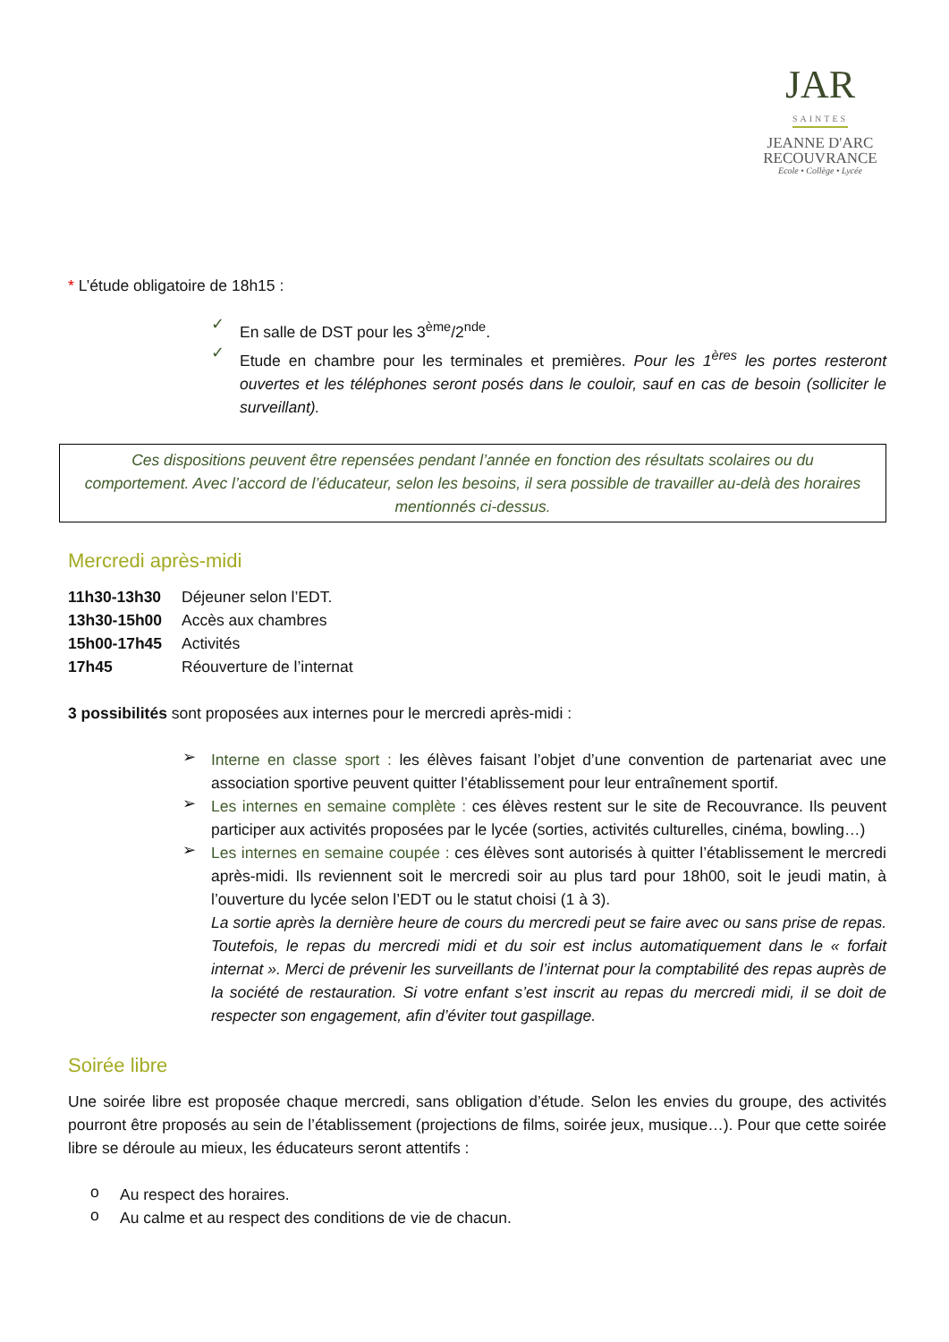JAR
SAINTES
JEANNE D'ARC
RECOUVRANCE
Ecole • Collège • Lycée
* L’étude obligatoire de 18h15 :
✓
En salle de DST pour les 3<sup>ème</sup>/2<sup>nde</sup>.
✓
Etude en chambre pour les terminales et premières. Pour les 1<sup>ères</sup> les portes resteront ouvertes et les téléphones seront posés dans le couloir, sauf en cas de besoin (solliciter le surveillant).
Ces dispositions peuvent être repensées pendant l’année en fonction des résultats scolaires ou du comportement. Avec l’accord de l’éducateur, selon les besoins, il sera possible de travailler au-delà des horaires mentionnés ci-dessus.
Mercredi après-midi
| 11h30-13h30 | Déjeuner selon l’EDT. |
| 13h30-15h00 | Accès aux chambres |
| 15h00-17h45 | Activités |
| 17h45 | Réouverture de l’internat |
3 possibilités sont proposées aux internes pour le mercredi après-midi :
➢
Interne en classe sport : les élèves faisant l’objet d’une convention de partenariat avec une association sportive peuvent quitter l’établissement pour leur entraînement sportif.
➢
Les internes en semaine complète : ces élèves restent sur le site de Recouvrance. Ils peuvent participer aux activités proposées par le lycée (sorties, activités culturelles, cinéma, bowling…)
➢
Les internes en semaine coupée : ces élèves sont autorisés à quitter l’établissement le mercredi après-midi. Ils reviennent soit le mercredi soir au plus tard pour 18h00, soit le jeudi matin, à l’ouverture du lycée selon l’EDT ou le statut choisi (1 à 3).
La sortie après la dernière heure de cours du mercredi peut se faire avec ou sans prise de repas. Toutefois, le repas du mercredi midi et du soir est inclus automatiquement dans le « forfait internat ». Merci de prévenir les surveillants de l’internat pour la comptabilité des repas auprès de la société de restauration. Si votre enfant s’est inscrit au repas du mercredi midi, il se doit de respecter son engagement, afin d’éviter tout gaspillage.
Soirée libre
Une soirée libre est proposée chaque mercredi, sans obligation d’étude. Selon les envies du groupe, des activités pourront être proposés au sein de l’établissement (projections de films, soirée jeux, musique…). Pour que cette soirée libre se déroule au mieux, les éducateurs seront attentifs :
o
Au respect des horaires.
o
Au calme et au respect des conditions de vie de chacun.